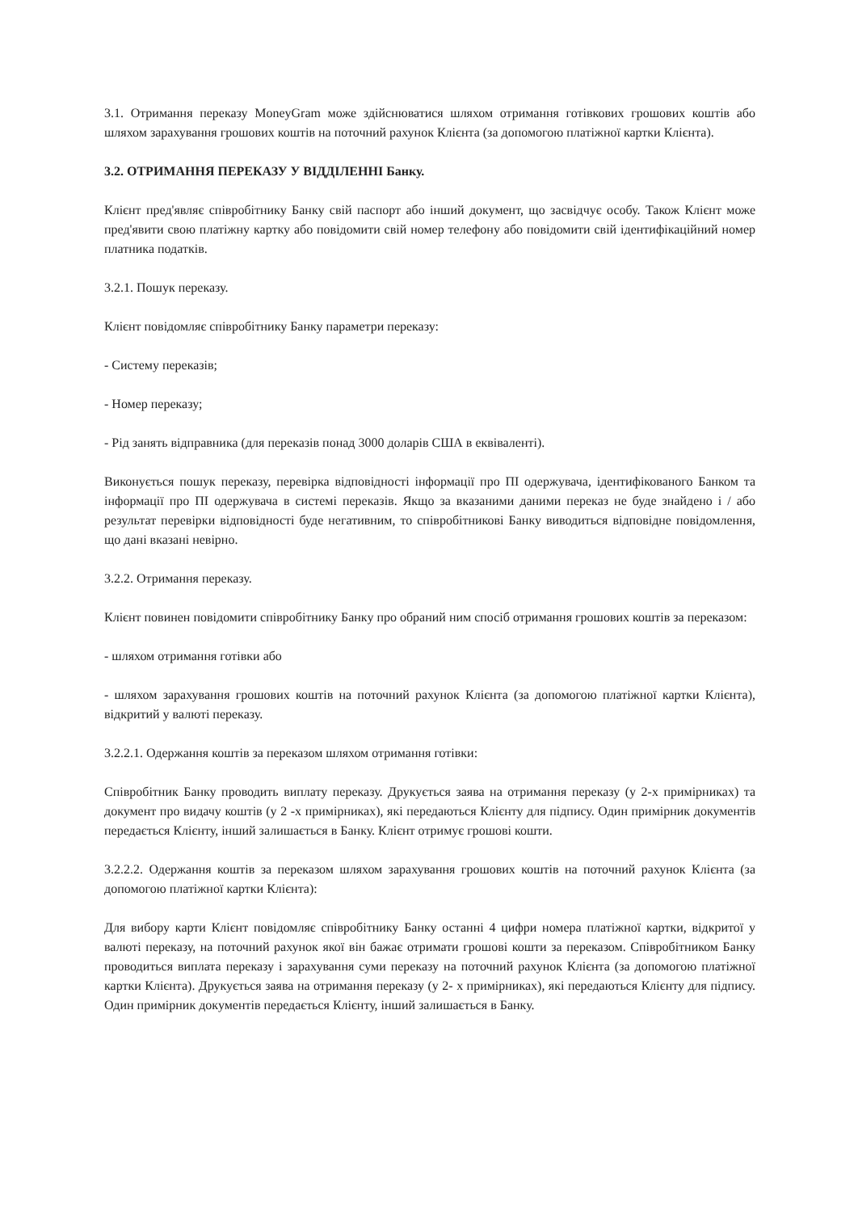3.1. Отримання переказу MoneyGram може здійснюватися шляхом отримання готівкових грошових коштів або шляхом зарахування грошових коштів на поточний рахунок Клієнта (за допомогою платіжної картки Клієнта).
3.2. ОТРИМАННЯ ПЕРЕКАЗУ У ВІДДІЛЕННІ Банку.
Клієнт пред'являє співробітнику Банку свій паспорт або інший документ, що засвідчує особу. Також Клієнт може пред'явити свою платіжну картку або повідомити свій номер телефону або повідомити свій ідентифікаційний номер платника податків.
3.2.1. Пошук переказу.
Клієнт повідомляє співробітнику Банку параметри переказу:
- Систему переказів;
- Номер переказу;
- Рід занять відправника (для переказів понад 3000 доларів США в еквіваленті).
Виконується пошук переказу, перевірка відповідності інформації про ПІ одержувача, ідентифікованого Банком та інформації про ПІ одержувача в системі переказів. Якщо за вказаними даними переказ не буде знайдено і / або результат перевірки відповідності буде негативним, то співробітникові Банку виводиться відповідне повідомлення, що дані вказані невірно.
3.2.2. Отримання переказу.
Клієнт повинен повідомити співробітнику Банку про обраний ним спосіб отримання грошових коштів за переказом:
- шляхом отримання готівки або
- шляхом зарахування грошових коштів на поточний рахунок Клієнта (за допомогою платіжної картки Клієнта), відкритий у валюті переказу.
3.2.2.1. Одержання коштів за переказом шляхом отримання готівки:
Співробітник Банку проводить виплату переказу. Друкується заява на отримання переказу (у 2-х примірниках) та документ про видачу коштів (у 2 -х примірниках), які передаються Клієнту для підпису. Один примірник документів передається Клієнту, інший залишається в Банку. Клієнт отримує грошові кошти.
3.2.2.2. Одержання коштів за переказом шляхом зарахування грошових коштів на поточний рахунок Клієнта (за допомогою платіжної картки Клієнта):
Для вибору карти Клієнт повідомляє співробітнику Банку останні 4 цифри номера платіжної картки, відкритої у валюті переказу, на поточний рахунок якої він бажає отримати грошові кошти за переказом. Співробітником Банку проводиться виплата переказу і зарахування суми переказу на поточний рахунок Клієнта (за допомогою платіжної картки Клієнта). Друкується заява на отримання переказу (у 2- х примірниках), які передаються Клієнту для підпису. Один примірник документів передається Клієнту, інший залишається в Банку.